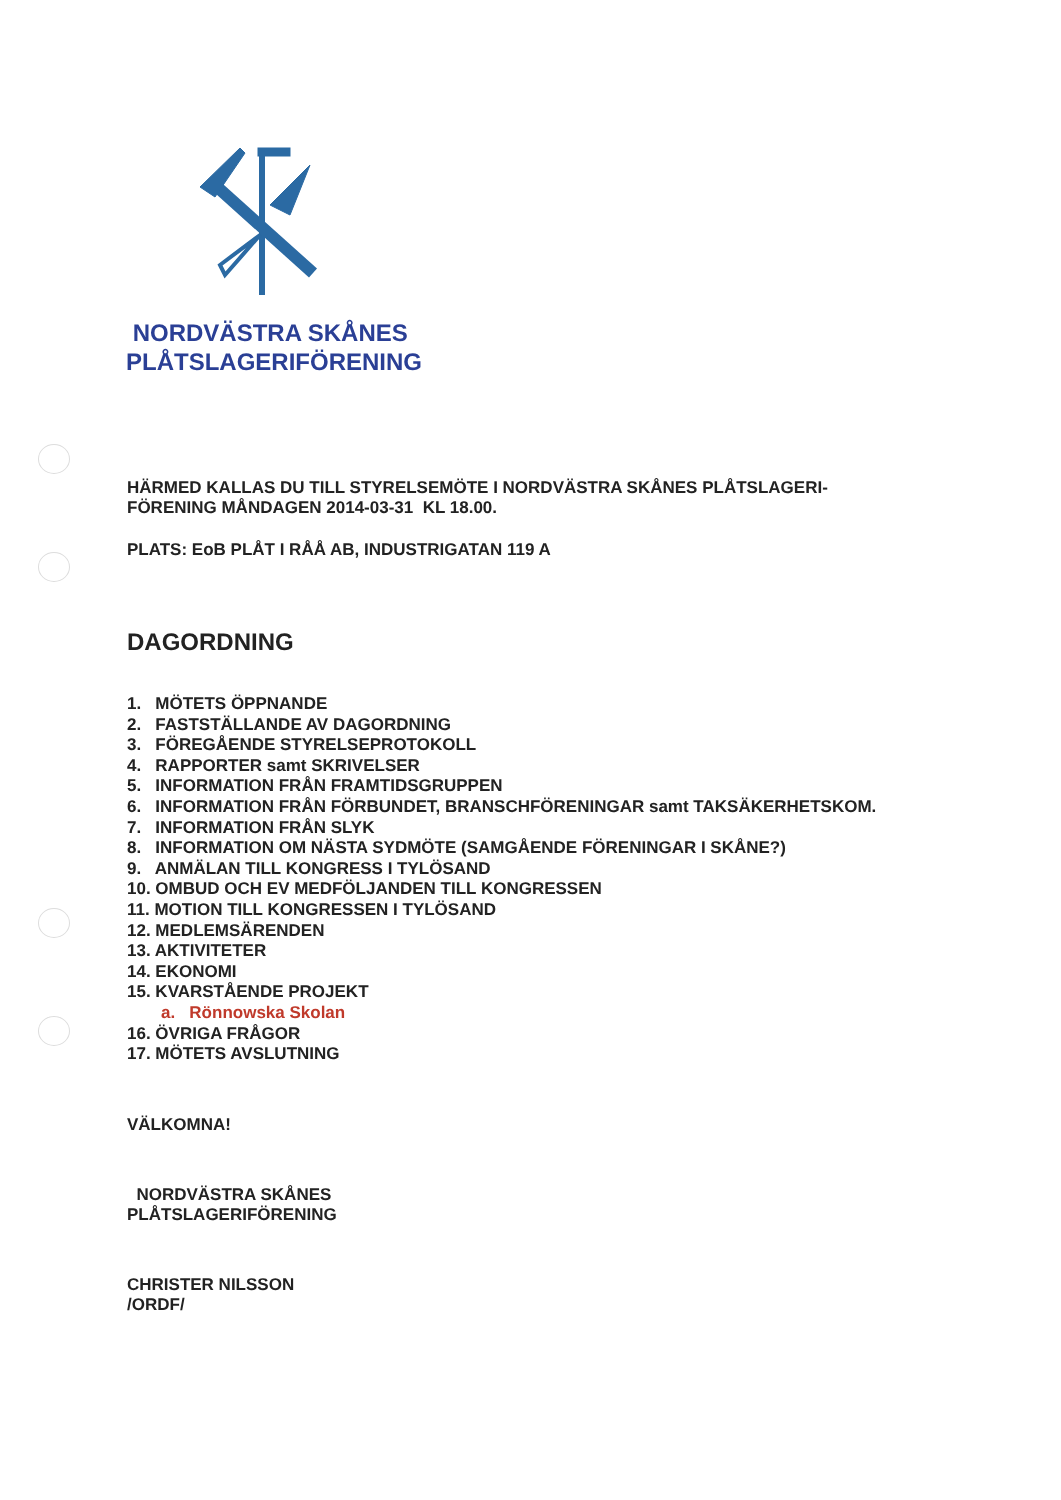NORDVÄSTRA SKÅNES
PLÅTSLAGERIFÖRENING
HÄRMED KALLAS DU TILL STYRELSEMÖTE I NORDVÄSTRA SKÅNES PLÅTSLAGERI-
FÖRENING MÅNDAGEN 2014-03-31 KL 18.00.
PLATS: EoB PLÅT I RÅÅ AB, INDUSTRIGATAN 119 A
DAGORDNING
1. MÖTETS ÖPPNANDE
2. FASTSTÄLLANDE AV DAGORDNING
3. FÖREGÅENDE STYRELSEPROTOKOLL
4. RAPPORTER samt SKRIVELSER
5. INFORMATION FRÅN FRAMTIDSGRUPPEN
6. INFORMATION FRÅN FÖRBUNDET, BRANSCHFÖRENINGAR samt TAKSÄKERHETSKOM.
7. INFORMATION FRÅN SLYK
8. INFORMATION OM NÄSTA SYDMÖTE (SAMGÅENDE FÖRENINGAR I SKÅNE?)
9. ANMÄLAN TILL KONGRESS I TYLÖSAND
10. OMBUD OCH EV MEDFÖLJANDEN TILL KONGRESSEN
11. MOTION TILL KONGRESSEN I TYLÖSAND
12. MEDLEMSÄRENDEN
13. AKTIVITETER
14. EKONOMI
15. KVARSTÅENDE PROJEKT
a. Rönnowska Skolan
16. ÖVRIGA FRÅGOR
17. MÖTETS AVSLUTNING
VÄLKOMNA!
NORDVÄSTRA SKÅNES
PLÅTSLAGERIFÖRENING
CHRISTER NILSSON
/ORDF/